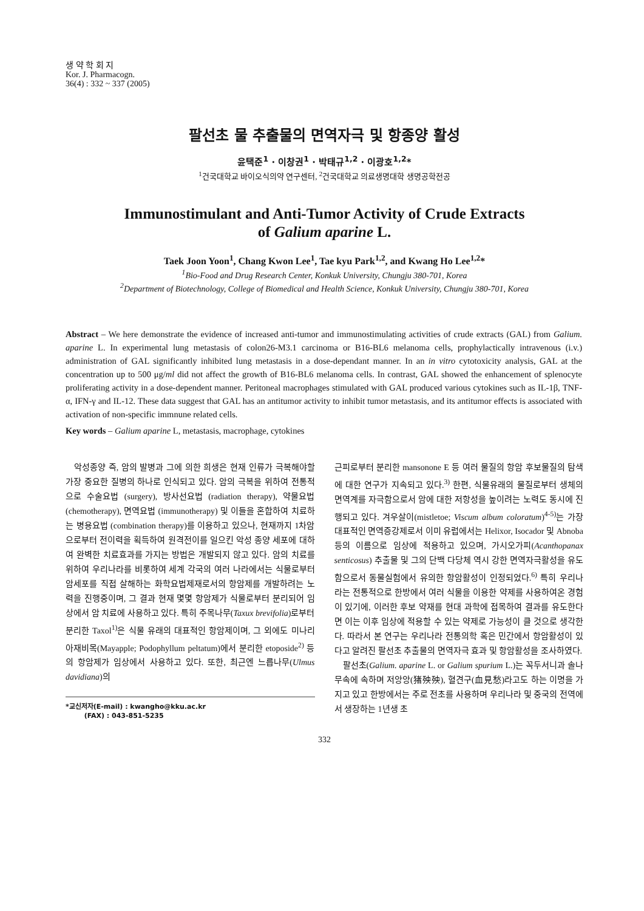생 약 학 회 지
Kor. J. Pharmacogn.
36(4) : 332 ~ 337 (2005)
팔선초 물 추출물의 면역자극 및 항종양 활성
윤택준<sup>1</sup> · 이창권<sup>1</sup> · 박태규<sup>1,2</sup> · 이광호<sup>1,2</sup>*
<sup>1</sup> 건국대학교 바이오식의약 연구센터, <sup>2</sup>건국대학교 의료생명대학 생명공학전공
Immunostimulant and Anti-Tumor Activity of Crude Extracts
of Galium aparine L.
Taek Joon Yoon<sup>1</sup>, Chang Kwon Lee<sup>1</sup>, Tae kyu Park<sup>1,2</sup>, and Kwang Ho Lee<sup>1,2</sup>*
<sup>1</sup> Bio-Food and Drug Research Center, Konkuk University, Chungju 380-701, Korea
<sup>2</sup> Department of Biotechnology, College of Biomedical and Health Science, Konkuk University, Chungju 380-701, Korea
Abstract – We here demonstrate the evidence of increased anti-tumor and immunostimulating activities of crude extracts (GAL) from Galium. aparine L. In experimental lung metastasis of colon26-M3.1 carcinoma or B16-BL6 melanoma cells, prophylactically intravenous (i.v.) administration of GAL significantly inhibited lung metastasis in a dose-dependant manner. In an in vitro cytotoxicity analysis, GAL at the concentration up to 500 μg/ml did not affect the growth of B16-BL6 melanoma cells. In contrast, GAL showed the enhancement of splenocyte proliferating activity in a dose-dependent manner. Peritoneal macrophages stimulated with GAL produced various cytokines such as IL-1β, TNF-α, IFN-γ and IL-12. These data suggest that GAL has an antitumor activity to inhibit tumor metastasis, and its antitumor effects is associated with activation of non-specific immnune related cells.
Key words – Galium aparine L, metastasis, macrophage, cytokines
악성종양 즉, 암의 발병과 그에 의한 희생은 현재 인류가 극복해야할 가장 중요한 질병의 하나로 인식되고 있다. 암의 극복을 위하여 전통적으로 수술요법 (surgery), 방사선요법 (radiation therapy), 약물요법 (chemotherapy), 면역요법 (immunotherapy) 및 이들을 혼합하여 치료하는 병용요법 (combination therapy)를 이용하고 있으나, 현재까지 1차암으로부터 전이력을 획득하여 원격전이를 일으킨 악성 종양 세포에 대하여 완벽한 치료효과를 가지는 방법은 개발되지 않고 있다. 암의 치료를 위하여 우리나라를 비롯하여 세계 각국의 여러 나라에서는 식물로부터 암세포를 직접 살해하는 화학요법제재로서의 항암제를 개발하려는 노력을 진행중이며, 그 결과 현재 몇몇 항암제가 식물로부터 분리되어 임상에서 암 치료에 사용하고 있다. 특히 주목나무(Taxux brevifolia)로부터 분리한 Taxol<sup>1)</sup>은 식물 유래의 대표적인 항암제이며, 그 외에도 미나리아재비목(Mayapple; Podophyllum peltatum)에서 분리한 etoposide<sup>2)</sup> 등의 항암제가 임상에서 사용하고 있다. 또한, 최근엔 느릅나무(Ulmus davidiana)의
*교신저자(E-mail) : kwangho@kku.ac.kr
(FAX) : 043-851-5235
근피로부터 분리한 mansonone E 등 여러 물질의 항암 후보물질의 탐색에 대한 연구가 지속되고 있다.<sup>3)</sup> 한편, 식물유래의 물질로부터 생체의 면역계를 자극함으로서 암에 대한 저항성을 높이려는 노력도 동시에 진행되고 있다. 겨우살이(mistletoe; Viscum album coloratum)<sup>4-5)</sup>는 가장 대표적인 면역증강제로서 이미 유럽에서는 Helixor, Isocador 및 Abnoba등의 이름으로 임상에 적용하고 있으며, 가시오가피(Acanthopanax senticosus) 추출물 및 그의 단백 다당체 역시 강한 면역자극활성을 유도함으로서 동물실험에서 유의한 항암활성이 인정되었다.<sup>6)</sup> 특히 우리나라는 전통적으로 한방에서 여러 식물을 이용한 약제를 사용하여온 경험이 있기에, 이러한 후보 약재를 현대 과학에 접목하여 결과를 유도한다면 이는 이후 임상에 적용할 수 있는 약제로 가능성이 클 것으로 생각한다. 따라서 본 연구는 우리나라 전통의학 혹은 민간에서 항암활성이 있다고 알려진 팔선초 추출물의 면역자극 효과 및 항암활성을 조사하였다.
팔선초(Galium. aparine L. or Galium spurium L.)는 꼭두서니과 솔나무속에 속하며 저앙앙(猪殃殃), 혈견구(血見愁)라고도 하는 이명을 가지고 있고 한방에서는 주로 전초를 사용하며 우리나라 및 중국의 전역에서 생장하는 1년생 초
332